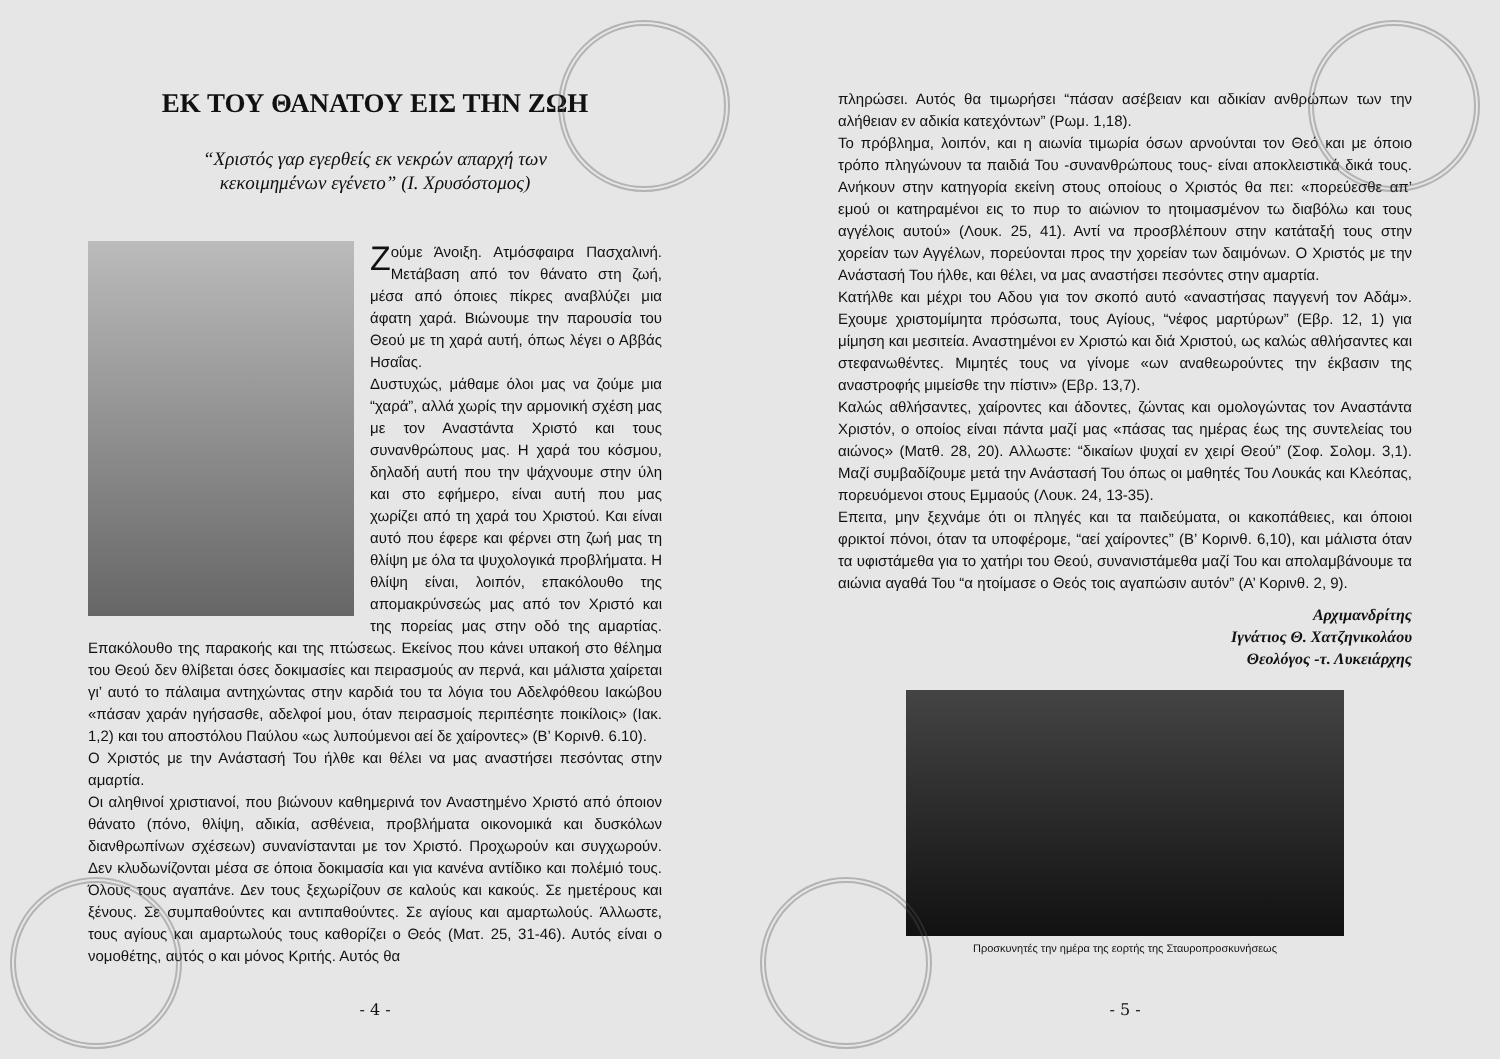ΕΚ ΤΟΥ ΘΑΝΑΤΟΥ ΕΙΣ ΤΗΝ ΖΩΗ
“Χριστός γαρ εγερθείς εκ νεκρών απαρχή των
κεκοιμημένων εγένετο” (Ι. Χρυσόστομος)
Ζούμε Άνοιξη. Ατμόσφαιρα Πασχαλινή. Μετάβαση από τον θάνατο στη ζωή, μέσα από όποιες πίκρες αναβλύζει μια άφατη χαρά. Βιώνουμε την παρουσία του Θεού με τη χαρά αυτή, όπως λέγει ο Αββάς Ησαΐας.
Δυστυχώς, μάθαμε όλοι μας να ζούμε μια “χαρά”, αλλά χωρίς την αρμονική σχέση μας με τον Αναστάντα Χριστό και τους συνανθρώπους μας. Η χαρά του κόσμου, δηλαδή αυτή που την ψάχνουμε στην ύλη και στο εφήμερο, είναι αυτή που μας χωρίζει από τη χαρά του Χριστού. Και είναι αυτό που έφερε και φέρνει στη ζωή μας τη θλίψη με όλα τα ψυχολογικά προβλήματα. Η θλίψη είναι, λοιπόν, επακόλουθο της απομακρύνσεώς μας από τον Χριστό και της πορείας μας στην οδό της αμαρτίας. Επακόλουθο της παρακοής και της πτώσεως. Εκείνος που κάνει υπακοή στο θέλημα του Θεού δεν θλίβεται όσες δοκιμασίες και πειρασμούς αν περνά, και μάλιστα χαίρεται γι’ αυτό το πάλαιμα αντηχώντας στην καρδιά του τα λόγια του Αδελφόθεου Ιακώβου «πάσαν χαράν ηγήσασθε, αδελφοί μου, όταν πειρασμοίς περιπέσητε ποικίλοις» (Ιακ. 1,2) και του αποστόλου Παύλου «ως λυπούμενοι αεί δε χαίροντες» (Β’ Κορινθ. 6.10).
Ο Χριστός με την Ανάστασή Του ήλθε και θέλει να μας αναστήσει πεσόντας στην αμαρτία.
Οι αληθινοί χριστιανοί, που βιώνουν καθημερινά τον Αναστημένο Χριστό από όποιον θάνατο (πόνο, θλίψη, αδικία, ασθένεια, προβλήματα οικονομικά και δυσκόλων διανθρωπίνων σχέσεων) συνανίστανται με τον Χριστό. Προχωρούν και συγχωρούν. Δεν κλυδωνίζονται μέσα σε όποια δοκιμασία και για κανένα αντίδικο και πολέμιό τους. Όλους τους αγαπάνε. Δεν τους ξεχωρίζουν σε καλούς και κακούς. Σε ημετέρους και ξένους. Σε συμπαθούντες και αντιπαθούντες. Σε αγίους και αμαρτωλούς. Άλλωστε, τους αγίους και αμαρτωλούς τους καθορίζει ο Θεός (Ματ. 25, 31-46). Αυτός είναι ο νομοθέτης, αυτός ο και μόνος Κριτής. Αυτός θα
- 4 -
πληρώσει. Αυτός θα τιμωρήσει “πάσαν ασέβειαν και αδικίαν ανθρώπων των την αλήθειαν εν αδικία κατεχόντων” (Ρωμ. 1,18).
Το πρόβλημα, λοιπόν, και η αιωνία τιμωρία όσων αρνούνται τον Θεό και με όποιο τρόπο πληγώνουν τα παιδιά Του -συνανθρώπους τους- είναι αποκλειστικά δικά τους. Ανήκουν στην κατηγορία εκείνη στους οποίους ο Χριστός θα πει: «πορεύεσθε απ’ εμού οι κατηραμένοι εις το πυρ το αιώνιον το ητοιμασμένον τω διαβόλω και τους αγγέλοις αυτού» (Λουκ. 25, 41). Αντί να προσβλέπουν στην κατάταξή τους στην χορείαν των Αγγέλων, πορεύονται προς την χορείαν των δαιμόνων. Ο Χριστός με την Ανάστασή Του ήλθε, και θέλει, να μας αναστήσει πεσόντες στην αμαρτία.
Κατήλθε και μέχρι του Αδου για τον σκοπό αυτό «αναστήσας παγγενή τον Αδάμ». Εχουμε χριστομίμητα πρόσωπα, τους Αγίους, “νέφος μαρτύρων” (Εβρ. 12, 1) για μίμηση και μεσιτεία. Αναστημένοι εν Χριστώ και διά Χριστού, ως καλώς αθλήσαντες και στεφανωθέντες. Μιμητές τους να γίνομε «ων αναθεωρούντες την έκβασιν της αναστροφής μιμείσθε την πίστιν» (Εβρ. 13,7).
Καλώς αθλήσαντες, χαίροντες και άδοντες, ζώντας και ομολογώντας τον Αναστάντα Χριστόν, ο οποίος είναι πάντα μαζί μας «πάσας τας ημέρας έως της συντελείας του αιώνος» (Ματθ. 28, 20). Αλλωστε: “δικαίων ψυχαί εν χειρί Θεού” (Σοφ. Σολομ. 3,1). Μαζί συμβαδίζουμε μετά την Ανάστασή Του όπως οι μαθητές Του Λουκάς και Κλεόπας, πορευόμενοι στους Εμμαούς (Λουκ. 24, 13-35).
Επειτα, μην ξεχνάμε ότι οι πληγές και τα παιδεύματα, οι κακοπάθειες, και όποιοι φρικτοί πόνοι, όταν τα υποφέρομε, “αεί χαίροντες” (Β’ Κορινθ. 6,10), και μάλιστα όταν τα υφιστάμεθα για το χατήρι του Θεού, συνανιστάμεθα μαζί Του και απολαμβάνουμε τα αιώνια αγαθά Του “α ητοίμασε ο Θεός τοις αγαπώσιν αυτόν” (Α’ Κορινθ. 2, 9).
Αρχιμανδρίτης
Ιγνάτιος Θ. Χατζηνικολάου
Θεολόγος -τ. Λυκειάρχης
Προσκυνητές την ημέρα της εορτής της Σταυροπροσκυνήσεως
- 5 -